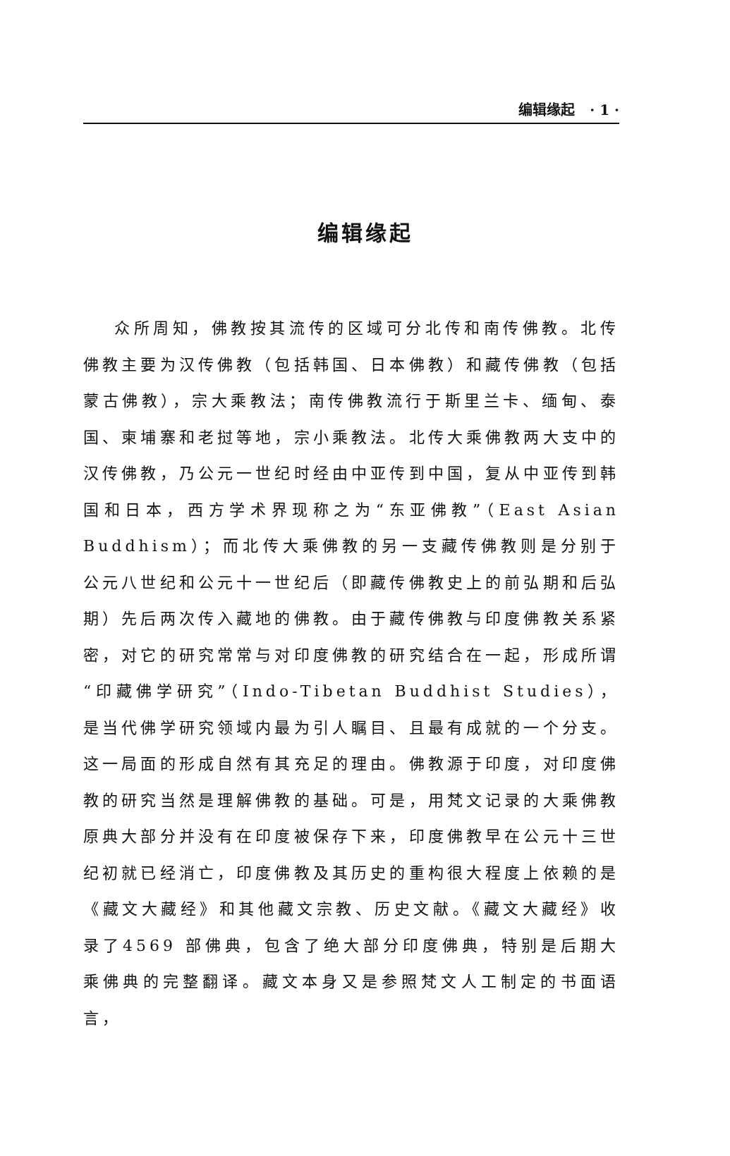编辑缘起 · 1 ·
编辑缘起
众所周知，佛教按其流传的区域可分北传和南传佛教。北传佛教主要为汉传佛教（包括韩国、日本佛教）和藏传佛教（包括蒙古佛教），宗大乘教法；南传佛教流行于斯里兰卡、缅甸、泰国、柬埔寨和老挝等地，宗小乘教法。北传大乘佛教两大支中的汉传佛教，乃公元一世纪时经由中亚传到中国，复从中亚传到韩国和日本，西方学术界现称之为“东亚佛教”（East Asian Buddhism）；而北传大乘佛教的另一支藏传佛教则是分别于公元八世纪和公元十一世纪后（即藏传佛教史上的前弘期和后弘期）先后两次传入藏地的佛教。由于藏传佛教与印度佛教关系紧密，对它的研究常常与对印度佛教的研究结合在一起，形成所谓“印藏佛学研究”（Indo-Tibetan Buddhist Studies），是当代佛学研究领域内最为引人瞩目、且最有成就的一个分支。这一局面的形成自然有其充足的理由。佛教源于印度，对印度佛教的研究当然是理解佛教的基础。可是，用梵文记录的大乘佛教原典大部分并没有在印度被保存下来，印度佛教早在公元十三世纪初就已经消亡，印度佛教及其历史的重构很大程度上依赖的是《藏文大藏经》和其他藏文宗教、历史文献。《藏文大藏经》收录了4569 部佛典，包含了绝大部分印度佛典，特别是后期大乘佛典的完整翻译。藏文本身又是参照梵文人工制定的书面语言，